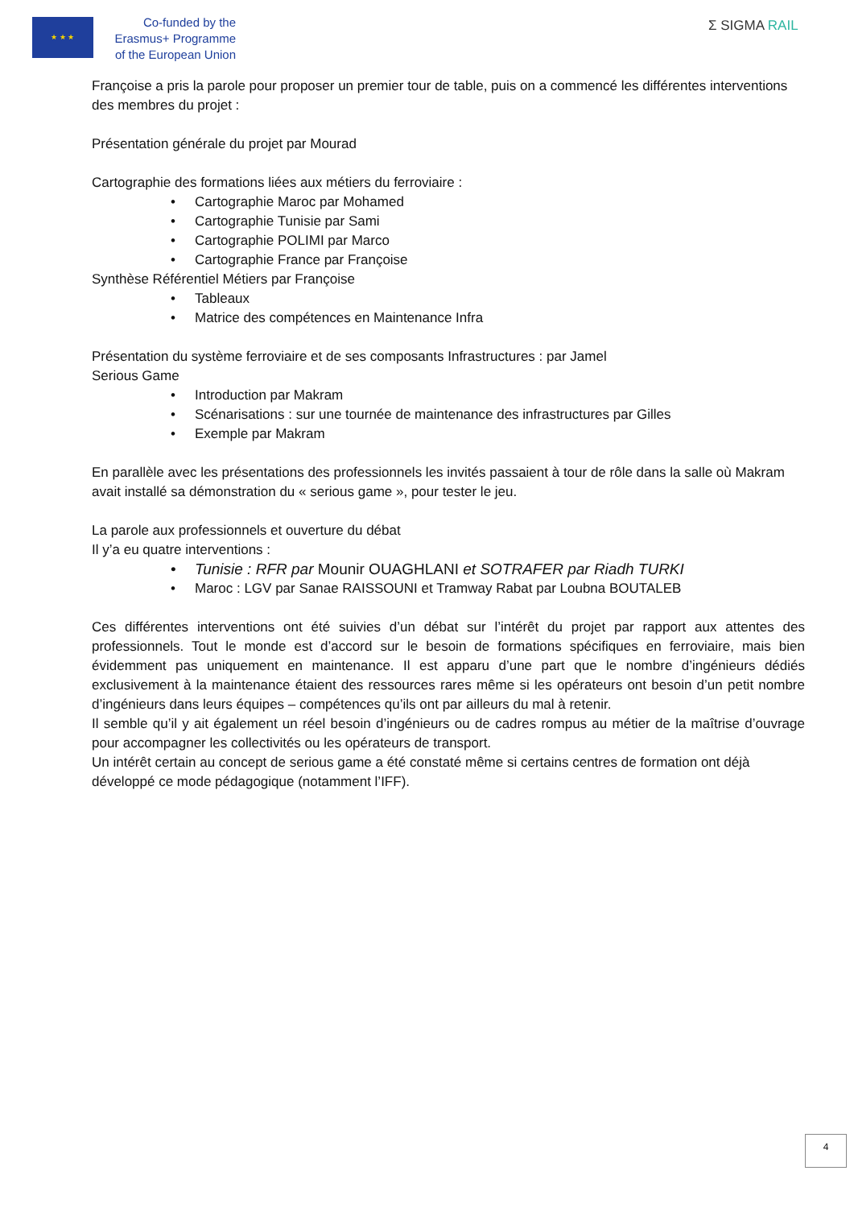★ ★ ★
Co-funded by the
Erasmus+ Programme
of the European Union
Σ SIGMA RAIL
Françoise a pris la parole pour proposer un premier tour de table, puis on a commencé les différentes interventions des membres du projet :
Présentation générale du projet par Mourad
Cartographie des formations liées aux métiers du ferroviaire :
• Cartographie Maroc par Mohamed
• Cartographie Tunisie par Sami
• Cartographie POLIMI par Marco
• Cartographie France par Françoise
Synthèse Référentiel Métiers par Françoise
• Tableaux
• Matrice des compétences en Maintenance Infra
Présentation du système ferroviaire et de ses composants Infrastructures : par Jamel
Serious Game
• Introduction par Makram
• Scénarisations : sur une tournée de maintenance des infrastructures par Gilles
• Exemple par Makram
En parallèle avec les présentations des professionnels les invités passaient à tour de rôle dans la salle où Makram avait installé sa démonstration du « serious game », pour tester le jeu.
La parole aux professionnels et ouverture du débat
Il y’a eu quatre interventions :
• Tunisie : RFR par Mounir OUAGHLANI et SOTRAFER par Riadh TURKI
• Maroc : LGV par Sanae RAISSOUNI et Tramway Rabat par Loubna BOUTALEB
Ces différentes interventions ont été suivies d’un débat sur l’intérêt du projet par rapport aux attentes des professionnels. Tout le monde est d’accord sur le besoin de formations spécifiques en ferroviaire, mais bien évidemment pas uniquement en maintenance. Il est apparu d’une part que le nombre d’ingénieurs dédiés exclusivement à la maintenance étaient des ressources rares même si les opérateurs ont besoin d’un petit nombre d’ingénieurs dans leurs équipes – compétences qu’ils ont par ailleurs du mal à retenir.
Il semble qu’il y ait également un réel besoin d’ingénieurs ou de cadres rompus au métier de la maîtrise d’ouvrage pour accompagner les collectivités ou les opérateurs de transport.
Un intérêt certain au concept de serious game a été constaté même si certains centres de formation ont déjà développé ce mode pédagogique (notamment l’IFF).
4